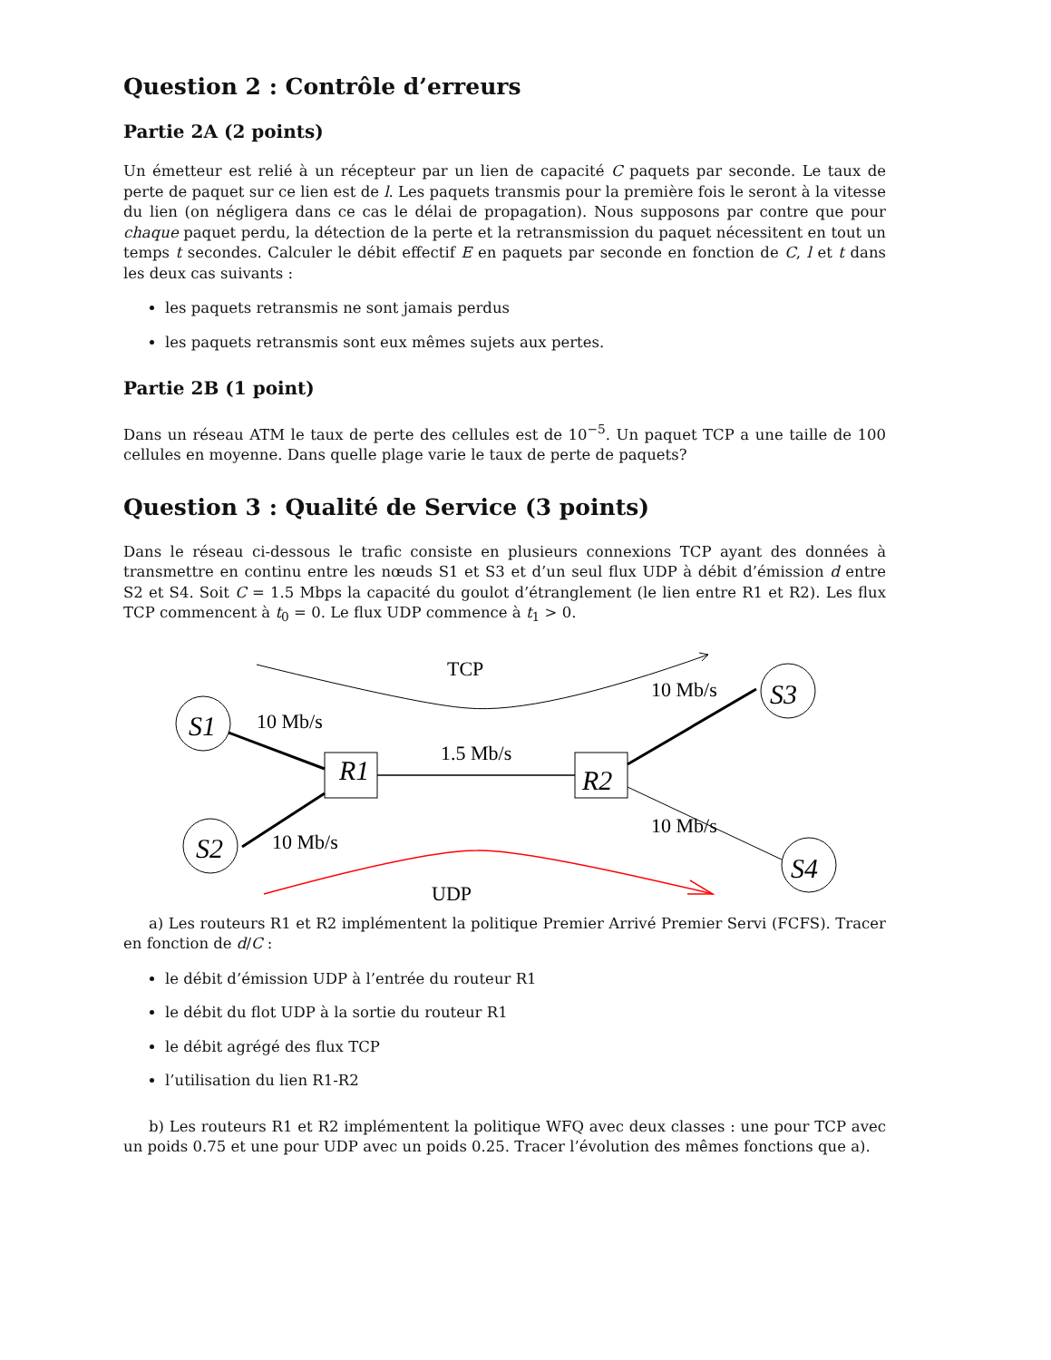Question 2 : Contrôle d’erreurs
Partie 2A (2 points)
Un émetteur est relié à un récepteur par un lien de capacité C paquets par seconde. Le taux de perte de paquet sur ce lien est de l. Les paquets transmis pour la première fois le seront à la vitesse du lien (on négligera dans ce cas le délai de propagation). Nous supposons par contre que pour chaque paquet perdu, la détection de la perte et la retransmission du paquet nécessitent en tout un temps t secondes. Calculer le débit effectif E en paquets par seconde en fonction de C, l et t dans les deux cas suivants :
les paquets retransmis ne sont jamais perdus
les paquets retransmis sont eux mêmes sujets aux pertes.
Partie 2B (1 point)
Dans un réseau ATM le taux de perte des cellules est de 10<sup>−5</sup>. Un paquet TCP a une taille de 100 cellules en moyenne. Dans quelle plage varie le taux de perte de paquets?
Question 3 : Qualité de Service (3 points)
Dans le réseau ci-dessous le trafic consiste en plusieurs connexions TCP ayant des données à transmettre en continu entre les nœuds S1 et S3 et d’un seul flux UDP à débit d’émission d entre S2 et S4. Soit C = 1.5 Mbps la capacité du goulot d’étranglement (le lien entre R1 et R2). Les flux TCP commencent à t<sub>0</sub> = 0. Le flux UDP commence à t<sub>1</sub> > 0.
TCP
S1
10 Mb/s
R1
1.5 Mb/s
R2
10 Mb/s
S3
S2
10 Mb/s
10 Mb/s
S4
UDP
a) Les routeurs R1 et R2 implémentent la politique Premier Arrivé Premier Servi (FCFS). Tracer en fonction de d/C :
le débit d’émission UDP à l’entrée du routeur R1
le débit du flot UDP à la sortie du routeur R1
le débit agrégé des flux TCP
l’utilisation du lien R1-R2
b) Les routeurs R1 et R2 implémentent la politique WFQ avec deux classes : une pour TCP avec un poids 0.75 et une pour UDP avec un poids 0.25. Tracer l’évolution des mêmes fonctions que a).